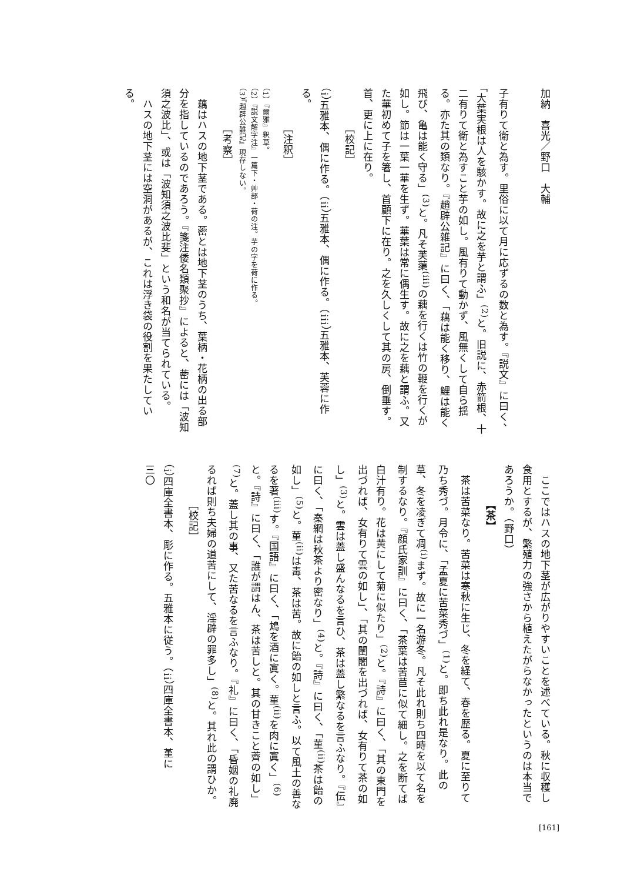加納　喜光／野口　大輔
子有りて衛と為す。里俗に以て月に応ずるの数と為す。『説文』に曰く、「大葉実根は人を駭かす。故に之を芋と謂ふ」<sup>(2)</sup>と。旧説に、赤箭根、十二有りて衛と為すこと芋の如し。風有りて動かず、風無くして自ら揺る。亦た其の類なり。『趙辟公雑記』に曰く、「藕は能く移り、鯉は能く飛び、亀は能く守る」<sup>(3)</sup>と。凡そ芙蕖<sup>(iii)</sup>の藕を行くは竹の鞭を行くが如し。節は一葉一華を生ず。華葉は常に偶生す。故に之を藕と謂ふ。又た華初めて子を箸し、首顧下に在り。之を久しくして其の房、倒垂す。首、更に上に在り。
［校記］
（i）五雅本、偶に作る。（ii）五雅本、偶に作る。（iii）五雅本、芙蓉に作る。
［注釈］
（1）『爾雅』釈草。
（2）『説文解字注』一篇下・艸部・荷の注。芋の字を荷に作る。
（3）『趙辟公雑記』現存しない。
［考察］
　藕はハスの地下茎である。蔤とは地下茎のうち、葉柄・花柄の出る部分を指しているのであろう。『箋注倭名類聚抄』によると、蔤には「波知須之波比」、或は「波知須之波比斐」という和名が当てられている。
　ハスの地下茎には空洞があるが、これは浮き袋の役割を果たしている。
　ここではハスの地下茎が広がりやすいことを述べている。秋に収穫し食用とするが、繁殖力の強さから植えたがらなかったというのは本当であろうか。（野口）
【茶】
　茶は苦菜なり。苦菜は寒秋に生じ、冬を経て、春を歴る。夏に至りて乃ち秀づ。月令に、「孟夏に苦菜秀づ」<sup>(1)</sup>と。即ち此れ是なり。此の草、冬を凌ぎて凋<sup>(i)</sup>まず。故に一名游冬。凡そ此れ則ち四時を以て名を制するなり。『顔氏家訓』に曰く、「茶葉は苦苣に似て細し。之を断てば白汁有り。花は黄にして菊に似たり」<sup>(2)</sup>と。『詩』に曰く、「其の東門を出づれば、女有りて雲の如し」、「其の闉闍を出づれば、女有りて茶の如し」<sup>(3)</sup>と。雲は蓋し盛んなるを言ひ、茶は蓋し繁なるを言ふなり。『伝』に曰く、「秦網は秋茶より密なり」<sup>(4)</sup>と。『詩』に曰く、「菫<sup>(ii)</sup>茶は飴の如し」<sup>(5)</sup>と。菫<sup>(ii)</sup>は毒、茶は苦。故に飴の如しと言ふ。以て風土の善なるを著<sup>(iii)</sup>す。『国語』に曰く、「鴆を酒に寘く。菫<sup>(ii)</sup>を肉に寘く」<sup>(6)</sup>と。『詩』に曰く、「誰が謂はん、茶は苦しと。其の甘きこと薺の如し」<sup>(7)</sup>と。蓋し其の事、又た苦なるを言ふなり。『礼』に曰く、「昏姻の礼廃るれば則ち夫婦の道苦にして、淫辟の罪多し」<sup>(8)</sup>と。其れ此の謂ひか。
［校記］
（i）四庫全書本、彫に作る。五雅本に従う。（ii）四庫全書本、堇に
三〇
[161]